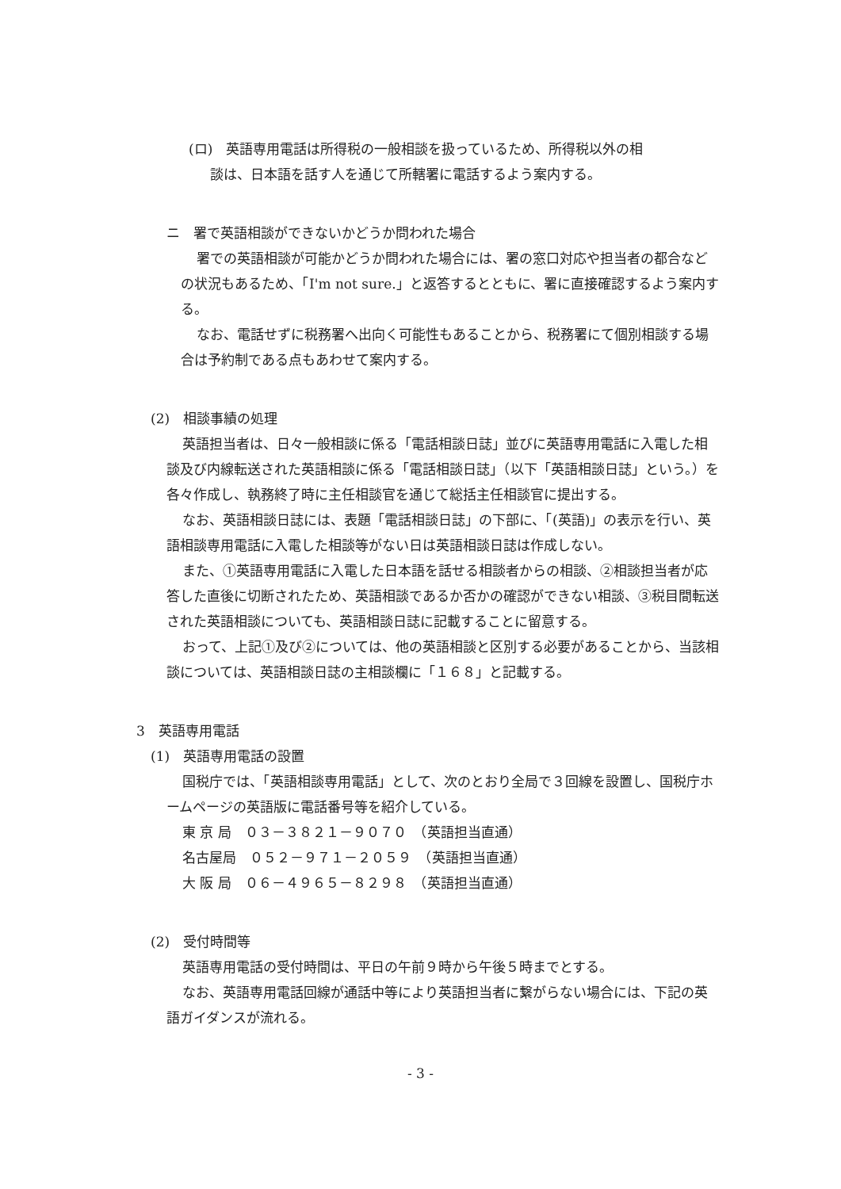(ロ)　英語専用電話は所得税の一般相談を扱っているため、所得税以外の相
談は、日本語を話す人を通じて所轄署に電話するよう案内する。
ニ　署で英語相談ができないかどうか問われた場合
署での英語相談が可能かどうか問われた場合には、署の窓口対応や担当者の都合などの状況もあるため、「I'm not sure.」と返答するとともに、署に直接確認するよう案内する。
なお、電話せずに税務署へ出向く可能性もあることから、税務署にて個別相談する場合は予約制である点もあわせて案内する。
(2)　相談事績の処理
英語担当者は、日々一般相談に係る「電話相談日誌」並びに英語専用電話に入電した相談及び内線転送された英語相談に係る「電話相談日誌」（以下「英語相談日誌」という。）を各々作成し、執務終了時に主任相談官を通じて総括主任相談官に提出する。
なお、英語相談日誌には、表題「電話相談日誌」の下部に、「(英語)」の表示を行い、英語相談専用電話に入電した相談等がない日は英語相談日誌は作成しない。
また、①英語専用電話に入電した日本語を話せる相談者からの相談、②相談担当者が応答した直後に切断されたため、英語相談であるか否かの確認ができない相談、③税目間転送された英語相談についても、英語相談日誌に記載することに留意する。
おって、上記①及び②については、他の英語相談と区別する必要があることから、当該相談については、英語相談日誌の主相談欄に「１６８」と記載する。
3　英語専用電話
(1)　英語専用電話の設置
国税庁では、「英語相談専用電話」として、次のとおり全局で３回線を設置し、国税庁ホームページの英語版に電話番号等を紹介している。
東 京 局　０３－３８２１－９０７０　（英語担当直通）
名古屋局　０５２－９７１－２０５９　（英語担当直通）
大 阪 局　０６－４９６５－８２９８　（英語担当直通）
(2)　受付時間等
英語専用電話の受付時間は、平日の午前９時から午後５時までとする。
なお、英語専用電話回線が通話中等により英語担当者に繋がらない場合には、下記の英語ガイダンスが流れる。
- 3 -